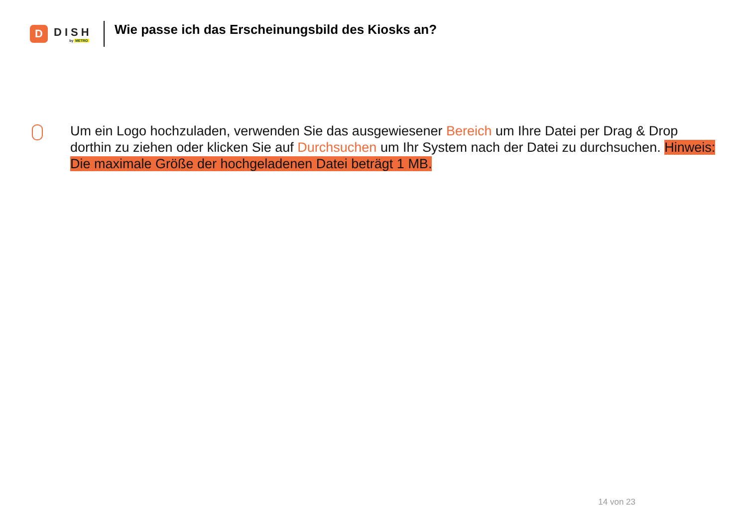D
DISH
by METRO
Wie passe ich das Erscheinungsbild des Kiosks an?
Um ein Logo hochzuladen, verwenden Sie das ausgewiesener Bereich um Ihre Datei per Drag & Drop dorthin zu ziehen oder klicken Sie auf Durchsuchen um Ihr System nach der Datei zu durchsuchen. Hinweis: Die maximale Größe der hochgeladenen Datei beträgt 1 MB.
14 von 23